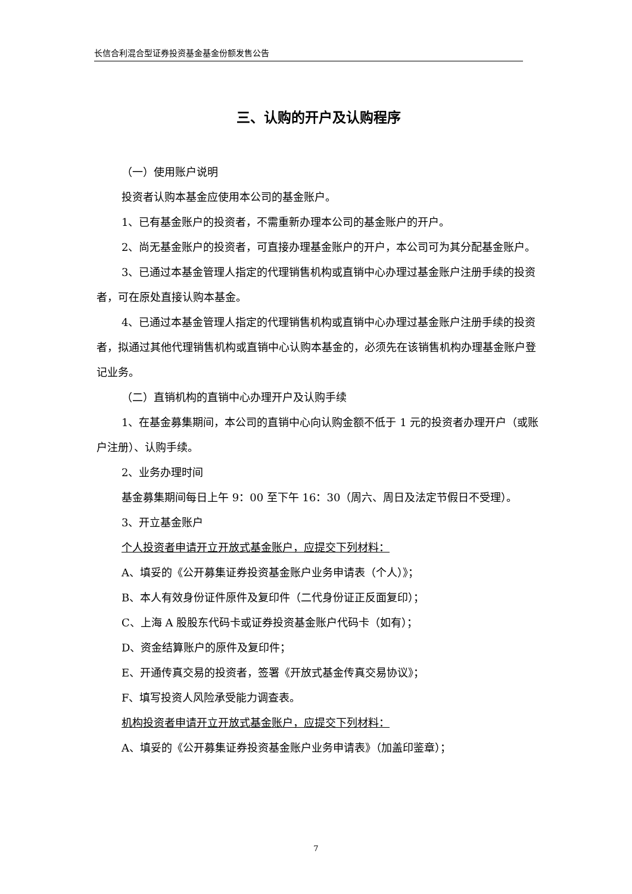长信合利混合型证券投资基金基金份额发售公告
三、认购的开户及认购程序
（一）使用账户说明
投资者认购本基金应使用本公司的基金账户。
1、已有基金账户的投资者，不需重新办理本公司的基金账户的开户。
2、尚无基金账户的投资者，可直接办理基金账户的开户，本公司可为其分配基金账户。
3、已通过本基金管理人指定的代理销售机构或直销中心办理过基金账户注册手续的投资者，可在原处直接认购本基金。
4、已通过本基金管理人指定的代理销售机构或直销中心办理过基金账户注册手续的投资者，拟通过其他代理销售机构或直销中心认购本基金的，必须先在该销售机构办理基金账户登记业务。
（二）直销机构的直销中心办理开户及认购手续
1、在基金募集期间，本公司的直销中心向认购金额不低于 1 元的投资者办理开户（或账户注册）、认购手续。
2、业务办理时间
基金募集期间每日上午 9：00 至下午 16：30（周六、周日及法定节假日不受理）。
3、开立基金账户
个人投资者申请开立开放式基金账户，应提交下列材料：
A、填妥的《公开募集证券投资基金账户业务申请表（个人）》；
B、本人有效身份证件原件及复印件（二代身份证正反面复印）；
C、上海 A 股股东代码卡或证券投资基金账户代码卡（如有）；
D、资金结算账户的原件及复印件；
E、开通传真交易的投资者，签署《开放式基金传真交易协议》；
F、填写投资人风险承受能力调查表。
机构投资者申请开立开放式基金账户，应提交下列材料：
A、填妥的《公开募集证券投资基金账户业务申请表》（加盖印鉴章）；
7